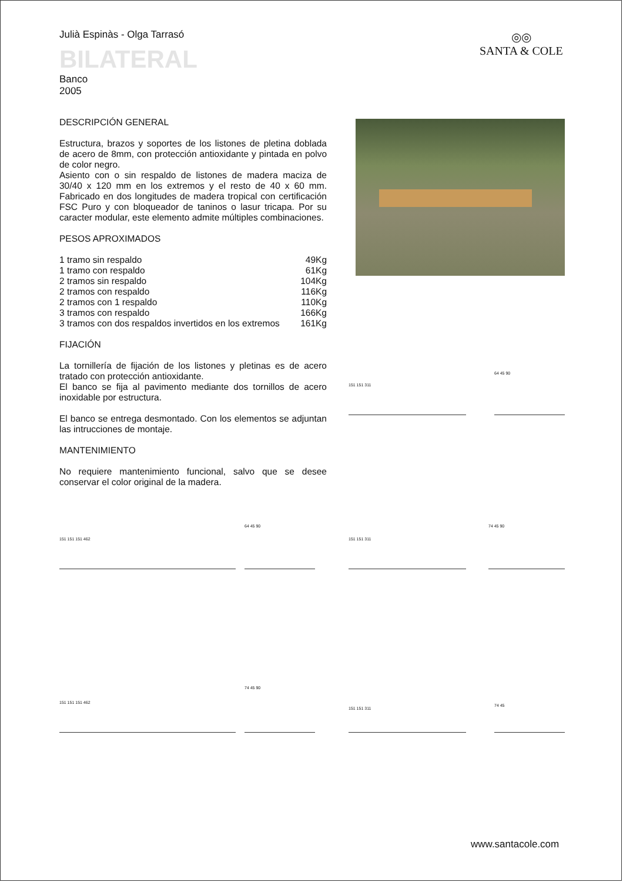Julià Espinàs - Olga Tarrasó
BILATERAL
Banco
2005
◎◎
SANTA & COLE
DESCRIPCIÓN GENERAL
Estructura, brazos y soportes de los listones de pletina doblada de acero de 8mm, con protección antioxidante y pintada en polvo de color negro.
Asiento con o sin respaldo de listones de madera maciza de 30/40 x 120 mm en los extremos y el resto de 40 x 60 mm. Fabricado en dos longitudes de madera tropical con certificación FSC Puro y con bloqueador de taninos o lasur tricapa. Por su caracter modular, este elemento admite múltiples combinaciones.
PESOS APROXIMADOS
| 1 tramo sin respaldo | 49Kg |
| 1 tramo con respaldo | 61Kg |
| 2 tramos sin respaldo | 104Kg |
| 2 tramos con respaldo | 116Kg |
| 2 tramos con 1 respaldo | 110Kg |
| 3 tramos con respaldo | 166Kg |
| 3 tramos con dos respaldos invertidos en los extremos | 161Kg |
FIJACIÓN
La tornillería de fijación de los listones y pletinas es de acero tratado con protección antioxidante.
El banco se fija al pavimento mediante dos tornillos de acero inoxidable por estructura.
El banco se entrega desmontado. Con los elementos se adjuntan las intrucciones de montaje.
MANTENIMIENTO
No requiere mantenimiento funcional, salvo que se desee conservar el color original de la madera.
151 151 311
64 45 90
151 151 151 462
64 45 90
151 151 311
74 45 90
151 151 151 462
74 45 90
151 151 311
74 45
www.santacole.com